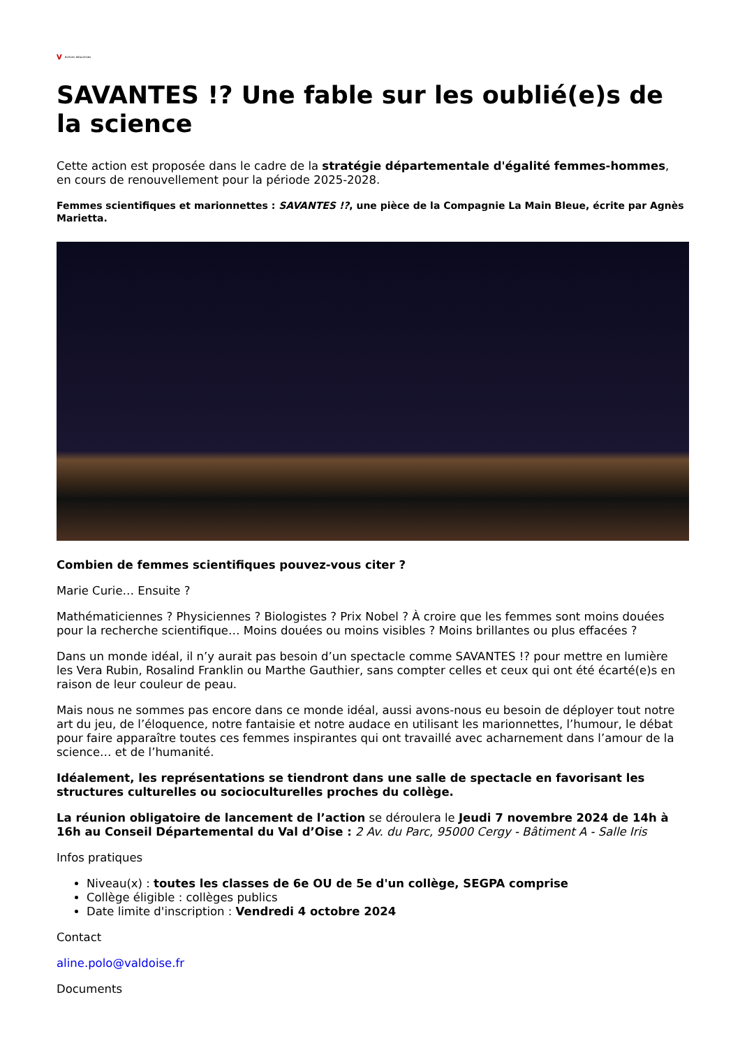V Actions éducatives
SAVANTES !? Une fable sur les oublié(e)s de la science
Cette action est proposée dans le cadre de la stratégie départementale d'égalité femmes-hommes, en cours de renouvellement pour la période 2025-2028.
Femmes scientifiques et marionnettes : SAVANTES !?, une pièce de la Compagnie La Main Bleue, écrite par Agnès Marietta.
Combien de femmes scientifiques pouvez-vous citer ?
Marie Curie… Ensuite ?
Mathématiciennes ? Physiciennes ? Biologistes ? Prix Nobel ? À croire que les femmes sont moins douées pour la recherche scientifique… Moins douées ou moins visibles ? Moins brillantes ou plus effacées ?
Dans un monde idéal, il n’y aurait pas besoin d’un spectacle comme SAVANTES !? pour mettre en lumière les Vera Rubin, Rosalind Franklin ou Marthe Gauthier, sans compter celles et ceux qui ont été écarté(e)s en raison de leur couleur de peau.
Mais nous ne sommes pas encore dans ce monde idéal, aussi avons-nous eu besoin de déployer tout notre art du jeu, de l’éloquence, notre fantaisie et notre audace en utilisant les marionnettes, l’humour, le débat pour faire apparaître toutes ces femmes inspirantes qui ont travaillé avec acharnement dans l’amour de la science… et de l’humanité.
Idéalement, les représentations se tiendront dans une salle de spectacle en favorisant les structures culturelles ou socioculturelles proches du collège.
La réunion obligatoire de lancement de l’action se déroulera le Jeudi 7 novembre 2024 de 14h à 16h au Conseil Départemental du Val d’Oise : 2 Av. du Parc, 95000 Cergy - Bâtiment A - Salle Iris
Infos pratiques
Niveau(x) : toutes les classes de 6e OU de 5e d'un collège, SEGPA comprise
Collège éligible : collèges publics
Date limite d'inscription : Vendredi 4 octobre 2024
Contact
aline.polo@valdoise.fr
Documents